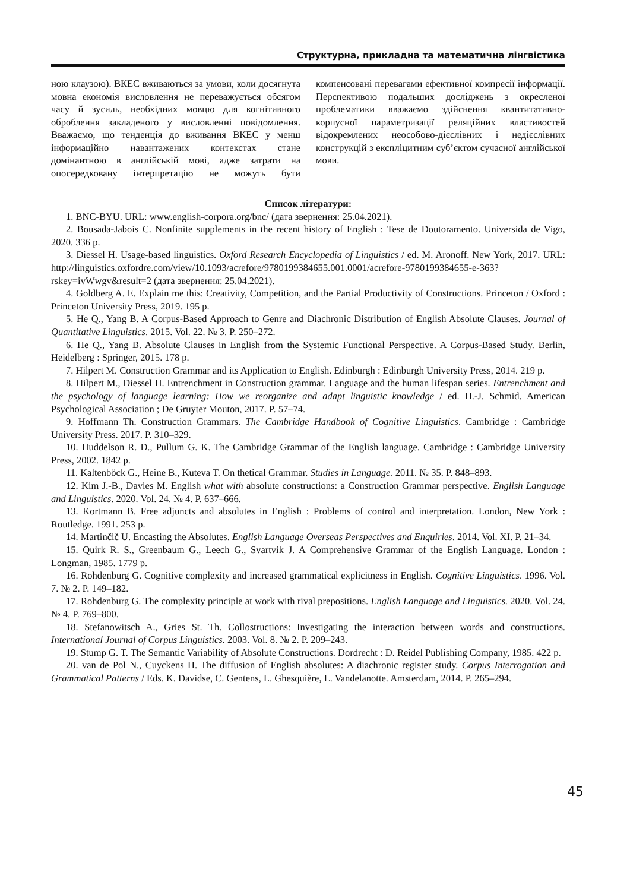Структурна, прикладна та математична лінгвістика
ною клаузою). ВКЕС вживаються за умови, коли досягнута мовна економія висловлення не переважується обсягом часу й зусиль, необхідних мовцю для когнітивного оброблення закладеного у висловленні повідомлення. Вважаємо, що тенденція до вживання ВКЕС у менш інформаційно навантажених контекстах стане домінантною в англійській мові, адже затрати на опосередковану інтерпретацію не можуть бути компенсовані перевагами ефективної компресії інформації. Перспективою подальших досліджень з окресленої проблематики вважаємо здійснення квантитативно-корпусної параметризації реляційних властивостей відокремлених неособово-дієслівних і недієслівних конструкцій з експліцитним суб’єктом сучасної англійської мови.
Список літератури:
1. BNC-BYU. URL: www.english-corpora.org/bnc/ (дата звернення: 25.04.2021).
2. Bousada-Jabois C. Nonfinite supplements in the recent history of English : Tese de Doutoramento. Universida de Vigo, 2020. 336 p.
3. Diessel H. Usage-based linguistics. Oxford Research Encyclopedia of Linguistics / ed. M. Aronoff. New York, 2017. URL: http://linguistics.oxfordre.com/view/10.1093/acrefore/9780199384655.001.0001/acrefore-9780199384655-e-363?rskey=ivWwgv&result=2 (дата звернення: 25.04.2021).
4. Goldberg A. E. Explain me this: Creativity, Competition, and the Partial Productivity of Constructions. Princeton / Oxford : Princeton University Press, 2019. 195 p.
5. He Q., Yang B. A Corpus-Based Approach to Genre and Diachronic Distribution of English Absolute Clauses. Journal of Quantitative Linguistics. 2015. Vol. 22. № 3. P. 250–272.
6. He Q., Yang B. Absolute Clauses in English from the Systemic Functional Perspective. A Corpus-Based Study. Berlin, Heidelberg : Springer, 2015. 178 p.
7. Hilpert M. Construction Grammar and its Application to English. Edinburgh : Edinburgh University Press, 2014. 219 p.
8. Hilpert M., Diessel H. Entrenchment in Construction grammar. Language and the human lifespan series. Entrenchment and the psychology of language learning: How we reorganize and adapt linguistic knowledge / ed. H.-J. Schmid. American Psychological Association ; De Gruyter Mouton, 2017. P. 57–74.
9. Hoffmann Th. Construction Grammars. The Cambridge Handbook of Cognitive Linguistics. Cambridge : Cambridge University Press. 2017. P. 310–329.
10. Huddelson R. D., Pullum G. K. The Cambridge Grammar of the English language. Cambridge : Cambridge University Press, 2002. 1842 p.
11. Kaltenböck G., Heine B., Kuteva T. On thetical Grammar. Studies in Language. 2011. № 35. P. 848–893.
12. Kim J.-B., Davies M. English what with absolute constructions: a Construction Grammar perspective. English Language and Linguistics. 2020. Vol. 24. № 4. P. 637–666.
13. Kortmann B. Free adjuncts and absolutes in English : Problems of control and interpretation. London, New York : Routledge. 1991. 253 p.
14. Martinčič U. Encasting the Absolutes. English Language Overseas Perspectives and Enquiries. 2014. Vol. XI. P. 21–34.
15. Quirk R. S., Greenbaum G., Leech G., Svartvik J. A Comprehensive Grammar of the English Language. London : Longman, 1985. 1779 p.
16. Rohdenburg G. Cognitive complexity and increased grammatical explicitness in English. Cognitive Linguistics. 1996. Vol. 7. № 2. P. 149–182.
17. Rohdenburg G. The complexity principle at work with rival prepositions. English Language and Linguistics. 2020. Vol. 24. № 4. P. 769–800.
18. Stefanowitsch A., Gries St. Th. Collostructions: Investigating the interaction between words and constructions. International Journal of Corpus Linguistics. 2003. Vol. 8. № 2. P. 209–243.
19. Stump G. T. The Semantic Variability of Absolute Constructions. Dordrecht : D. Reidel Publishing Company, 1985. 422 p.
20. van de Pol N., Cuyckens H. The diffusion of English absolutes: A diachronic register study. Corpus Interrogation and Grammatical Patterns / Eds. K. Davidse, C. Gentens, L. Ghesquière, L. Vandelanotte. Amsterdam, 2014. P. 265–294.
45